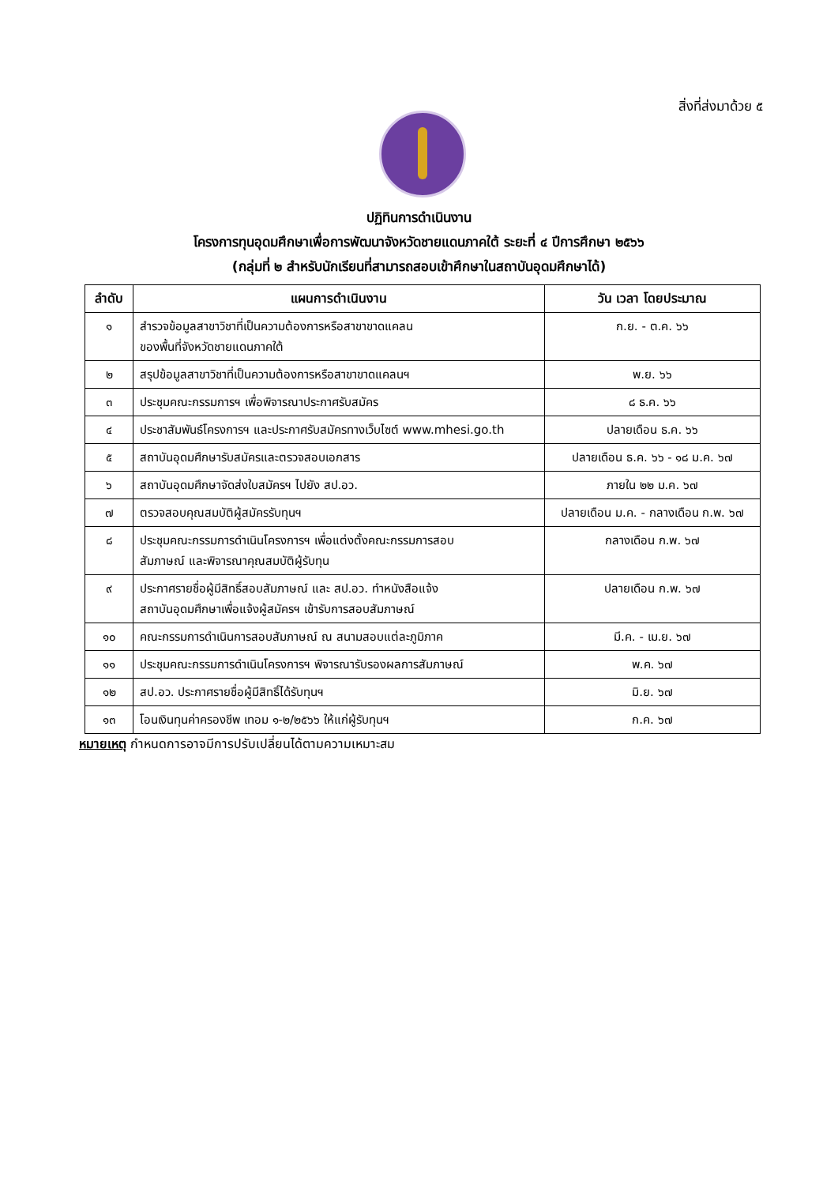สิ่งที่ส่งมาด้วย ๕
ปฏิทินการดำเนินงาน
โครงการทุนอุดมศึกษาเพื่อการพัฒนาจังหวัดชายแดนภาคใต้ ระยะที่ ๔ ปีการศึกษา ๒๕๖๖
(กลุ่มที่ ๒ สำหรับนักเรียนที่สามารถสอบเข้าศึกษาในสถาบันอุดมศึกษาได้)
| ลำดับ | แผนการดำเนินงาน | วัน เวลา โดยประมาณ |
| --- | --- | --- |
| ๑ | สำรวจข้อมูลสาขาวิชาที่เป็นความต้องการหรือสาขาขาดแคลน ของพื้นที่จังหวัดชายแดนภาคใต้ | ก.ย. - ต.ค. ๖๖ |
| ๒ | สรุปข้อมูลสาขาวิชาที่เป็นความต้องการหรือสาขาขาดแคลนฯ | พ.ย. ๖๖ |
| ๓ | ประชุมคณะกรรมการฯ เพื่อพิจารณาประกาศรับสมัคร | ๘ ธ.ค. ๖๖ |
| ๔ | ประชาสัมพันธ์โครงการฯ และประกาศรับสมัครทางเว็บไซต์ www.mhesi.go.th | ปลายเดือน ธ.ค. ๖๖ |
| ๕ | สถาบันอุดมศึกษารับสมัครและตรวจสอบเอกสาร | ปลายเดือน ธ.ค. ๖๖ - ๑๘ ม.ค. ๖๗ |
| ๖ | สถาบันอุดมศึกษาจัดส่งใบสมัครฯ ไปยัง สป.อว. | ภายใน ๒๒ ม.ค. ๖๗ |
| ๗ | ตรวจสอบคุณสมบัติผู้สมัครรับทุนฯ | ปลายเดือน ม.ค. - กลางเดือน ก.พ. ๖๗ |
| ๘ | ประชุมคณะกรรมการดำเนินโครงการฯ เพื่อแต่งตั้งคณะกรรมการสอบ สัมภาษณ์ และพิจารณาคุณสมบัติผู้รับทุน | กลางเดือน ก.พ. ๖๗ |
| ๙ | ประกาศรายชื่อผู้มีสิทธิ์สอบสัมภาษณ์ และ สป.อว. ทำหนังสือแจ้ง สถาบันอุดมศึกษาเพื่อแจ้งผู้สมัครฯ เข้ารับการสอบสัมภาษณ์ | ปลายเดือน ก.พ. ๖๗ |
| ๑๐ | คณะกรรมการดำเนินการสอบสัมภาษณ์ ณ สนามสอบแต่ละภูมิภาค | มี.ค. - เม.ย. ๖๗ |
| ๑๑ | ประชุมคณะกรรมการดำเนินโครงการฯ พิจารณารับรองผลการสัมภาษณ์ | พ.ค. ๖๗ |
| ๑๒ | สป.อว. ประกาศรายชื่อผู้มีสิทธิ์ได้รับทุนฯ | มิ.ย. ๖๗ |
| ๑๓ | โอนเงินทุนค่าครองชีพ เทอม ๑-๒/๒๕๖๖ ให้แก่ผู้รับทุนฯ | ก.ค. ๖๗ |
หมายเหตุ กำหนดการอาจมีการปรับเปลี่ยนได้ตามความเหมาะสม